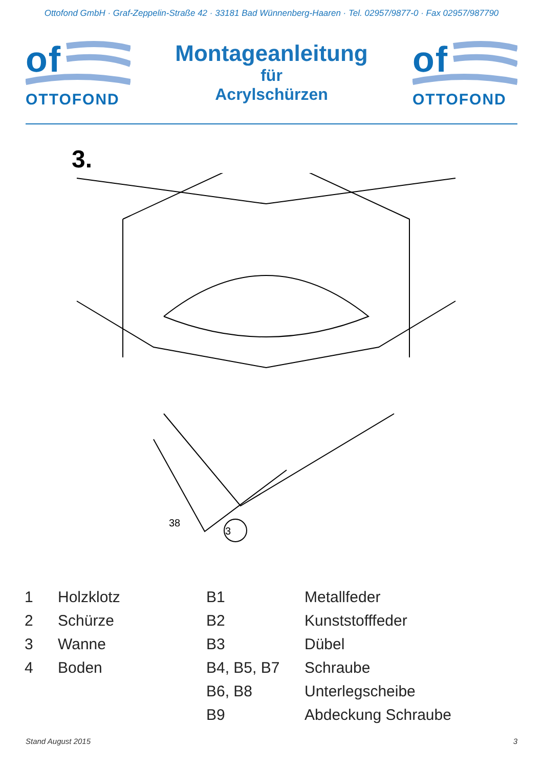Ottofond GmbH · Graf-Zeppelin-Straße 42 · 33181 Bad Wünnenberg-Haaren · Tel. 02957/9877-0 · Fax 02957/987790
of
OTTOFOND
Montageanleitung
für
Acrylschürzen
of
OTTOFOND
3.
3
38
| 1 | Holzklotz | B1 | Metallfeder |
| 2 | Schürze | B2 | Kunststofffeder |
| 3 | Wanne | B3 | Dübel |
| 4 | Boden | B4, B5, B7 | Schraube |
| | | B6, B8 | Unterlegscheibe |
| | | B9 | Abdeckung Schraube |
Stand August 2015 3